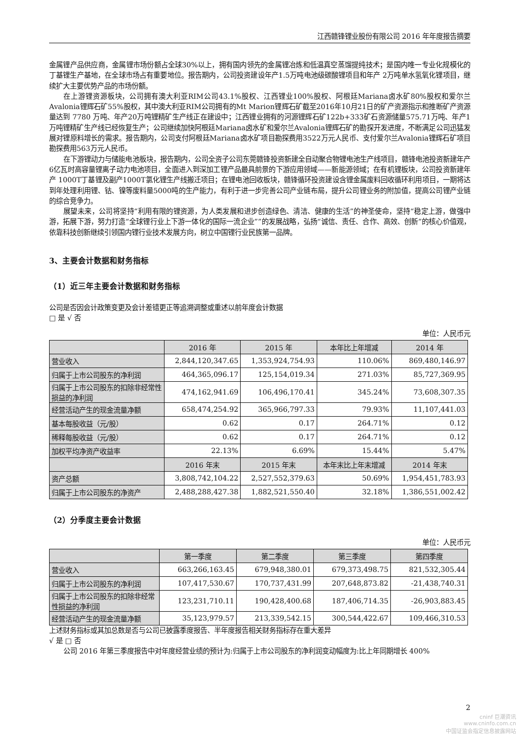江西赣锋锂业股份有限公司 2016 年年度报告摘要
金属锂产品供应商，金属锂市场份额占全球30%以上，拥有国内领先的金属锂冶炼和低温真空蒸馏提纯技术；是国内唯一专业化规模化的丁基锂生产基地，在全球市场占有重要地位。报告期内，公司投资建设年产1.5万吨电池级碳酸锂项目和年产 2万吨单水氢氧化锂项目，继续扩大主要优势产品的市场份额。
在上游锂资源板块，公司拥有澳大利亚RIM公司43.1%股权、江西锂业100%股权、阿根廷Mariana卤水矿80%股权和爱尔兰Avalonia锂辉石矿55%股权，其中澳大利亚RIM公司拥有的Mt Marion锂辉石矿截至2016年10月21日的矿产资源指示和推断矿产资源量达到 7780 万吨、年产20万吨锂精矿生产线正在建设中；江西锂业拥有的河源锂辉石矿122b+333矿石资源储量575.71万吨、年产1万吨锂精矿生产线已经恢复生产；公司继续加快阿根廷Mariana卤水矿和爱尔兰Avalonia锂辉石矿的勘探开发进度，不断满足公司迅猛发展对锂原料增长的需求。报告期内，公司支付阿根廷Mariana卤水矿项目勘探费用3522万元人民币、支付爱尔兰Avalonia锂辉石矿项目勘探费用563万元人民币。
在下游锂动力与储能电池板块，报告期内，公司全资子公司东莞赣锋投资新建全自动聚合物锂电池生产线项目，赣锋电池投资新建年产6亿瓦时高容量锂离子动力电池项目，全面进入到深加工锂产品最具前景的下游应用领域——新能源领域；在有机锂板块，公司投资新建年产 1000T丁基锂及副产1000T氯化锂生产线搬迁项目；在锂电池回收板块，赣锋循环投资建设含锂金属废料回收循环利用项目，一期将达到年处理利用锂、钴、镍等废料量5000吨的生产能力，有利于进一步完善公司产业链布局，提升公司锂业务的附加值，提高公司锂产业链的综合竞争力。
展望未来，公司将坚持“利用有限的锂资源，为人类发展和进步创造绿色、清洁、健康的生活”的神圣使命，坚持“稳定上游，做强中游，拓展下游，努力打造“全球锂行业上下游一体化的国际一流企业””的发展战略，弘扬“诚信、责任、合作、高效、创新”的核心价值观，依靠科技创新继续引领国内锂行业技术发展方向，树立中国锂行业民族第一品牌。
3、主要会计数据和财务指标
（1）近三年主要会计数据和财务指标
公司是否因会计政策变更及会计差错更正等追溯调整或重述以前年度会计数据
□ 是 √ 否
单位：人民币元
| | 2016 年 | 2015 年 | 本年比上年增减 | 2014 年 |
| --- | --- | --- | --- | --- |
| 营业收入 | 2,844,120,347.65 | 1,353,924,754.93 | 110.06% | 869,480,146.97 |
| 归属于上市公司股东的净利润 | 464,365,096.17 | 125,154,019.34 | 271.03% | 85,727,369.95 |
| 归属于上市公司股东的扣除非经常性损益的净利润 | 474,162,941.69 | 106,496,170.41 | 345.24% | 73,608,307.35 |
| 经营活动产生的现金流量净额 | 658,474,254.92 | 365,966,797.33 | 79.93% | 11,107,441.03 |
| 基本每股收益（元/股） | 0.62 | 0.17 | 264.71% | 0.12 |
| 稀释每股收益（元/股） | 0.62 | 0.17 | 264.71% | 0.12 |
| 加权平均净资产收益率 | 22.13% | 6.69% | 15.44% | 5.47% |
| | 2016 年末 | 2015 年末 | 本年末比上年末增减 | 2014 年末 |
| 资产总额 | 3,808,742,104.22 | 2,527,552,379.63 | 50.69% | 1,954,451,783.93 |
| 归属于上市公司股东的净资产 | 2,488,288,427.38 | 1,882,521,550.40 | 32.18% | 1,386,551,002.42 |
（2）分季度主要会计数据
单位：人民币元
| | 第一季度 | 第二季度 | 第三季度 | 第四季度 |
| --- | --- | --- | --- | --- |
| 营业收入 | 663,266,163.45 | 679,948,380.01 | 679,373,498.75 | 821,532,305.44 |
| 归属于上市公司股东的净利润 | 107,417,530.67 | 170,737,431.99 | 207,648,873.82 | -21,438,740.31 |
| 归属于上市公司股东的扣除非经常性损益的净利润 | 123,231,710.11 | 190,428,400.68 | 187,406,714.35 | -26,903,883.45 |
| 经营活动产生的现金流量净额 | 35,123,979.57 | 213,339,542.15 | 300,544,422.67 | 109,466,310.53 |
上述财务指标或其加总数是否与公司已披露季度报告、半年度报告相关财务指标存在重大差异
√ 是 □ 否
公司 2016 年第三季度报告中对年度经营业绩的预计为:归属于上市公司股东的净利润变动幅度为:比上年同期增长 400%
2
cninf 巨潮资讯
www.cninfo.com.cn
中国证监会指定信息披露网站